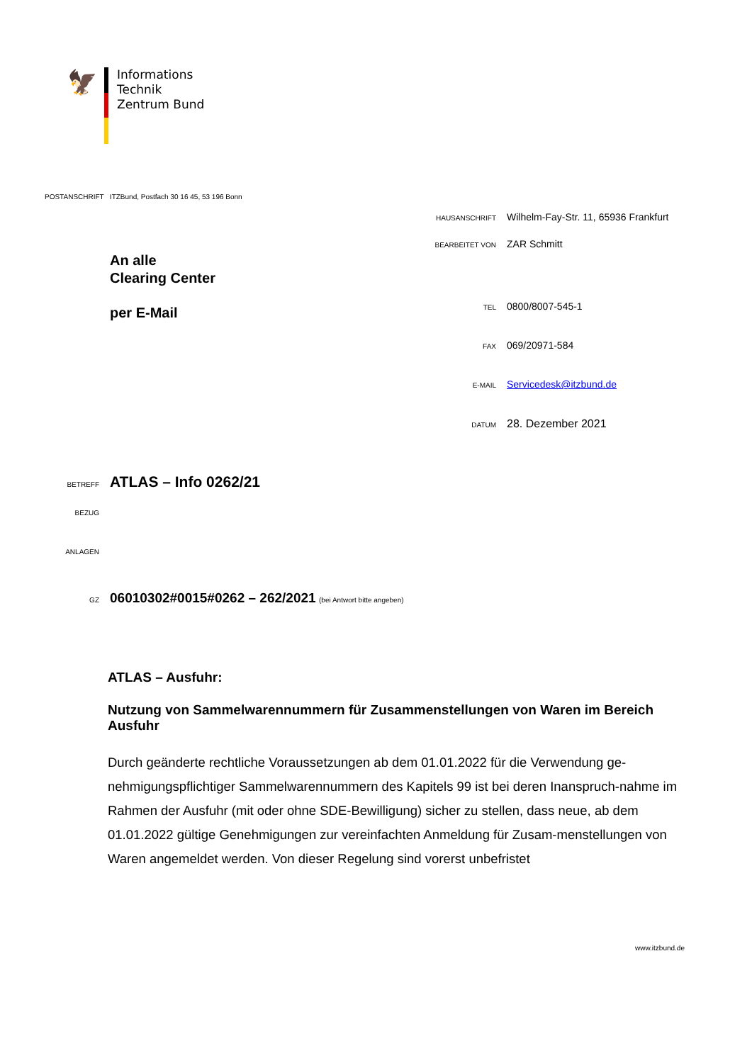🦅
Informations
Technik
Zentrum Bund
POSTANSCHRIFT ITZBund, Postfach 30 16 45, 53 196 Bonn
HAUSANSCHRIFT Wilhelm-Fay-Str. 11, 65936 Frankfurt
BEARBEITET VON ZAR Schmitt
TEL 0800/8007-545-1
FAX 069/20971-584
E-MAIL Servicedesk@itzbund.de
DATUM 28. Dezember 2021
An alle
Clearing Center
per E-Mail
BETREFF ATLAS – Info 0262/21
BEZUG
ANLAGEN
GZ 06010302#0015#0262 – 262/2021 (bei Antwort bitte angeben)
ATLAS – Ausfuhr:
Nutzung von Sammelwarennummern für Zusammenstellungen von Waren im Bereich Ausfuhr
Durch geänderte rechtliche Voraussetzungen ab dem 01.01.2022 für die Verwendung ge-nehmigungspflichtiger Sammelwarennummern des Kapitels 99 ist bei deren Inanspruch-nahme im Rahmen der Ausfuhr (mit oder ohne SDE-Bewilligung) sicher zu stellen, dass neue, ab dem 01.01.2022 gültige Genehmigungen zur vereinfachten Anmeldung für Zusam-menstellungen von Waren angemeldet werden. Von dieser Regelung sind vorerst unbefristet
www.itzbund.de